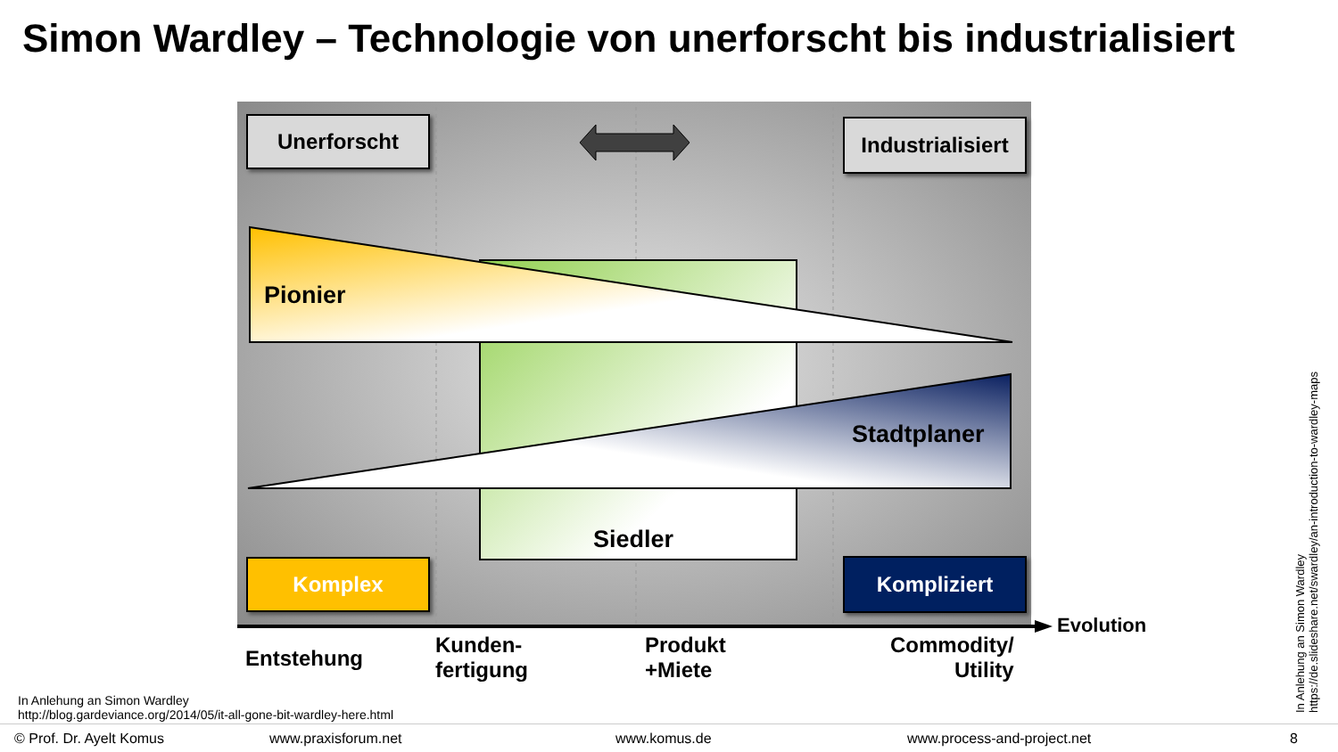Simon Wardley – Technologie von unerforscht bis industrialisiert
Unerforscht
Industrialisiert
Pionier
Stadtplaner
Siedler
Komplex Kompliziert
Evolution
Entstehung
Kunden-
fertigung
Produkt
+Miete
Commodity/
Utility
In Anlehung an Simon Wardley
http://blog.gardeviance.org/2014/05/it-all-gone-bit-wardley-here.html
In Anlehung an Simon Wardley
https://de.slideshare.net/swardley/an-introduction-to-wardley-maps
© Prof. Dr. Ayelt Komus www.praxisforum.net www.komus.de www.process-and-project.net 8